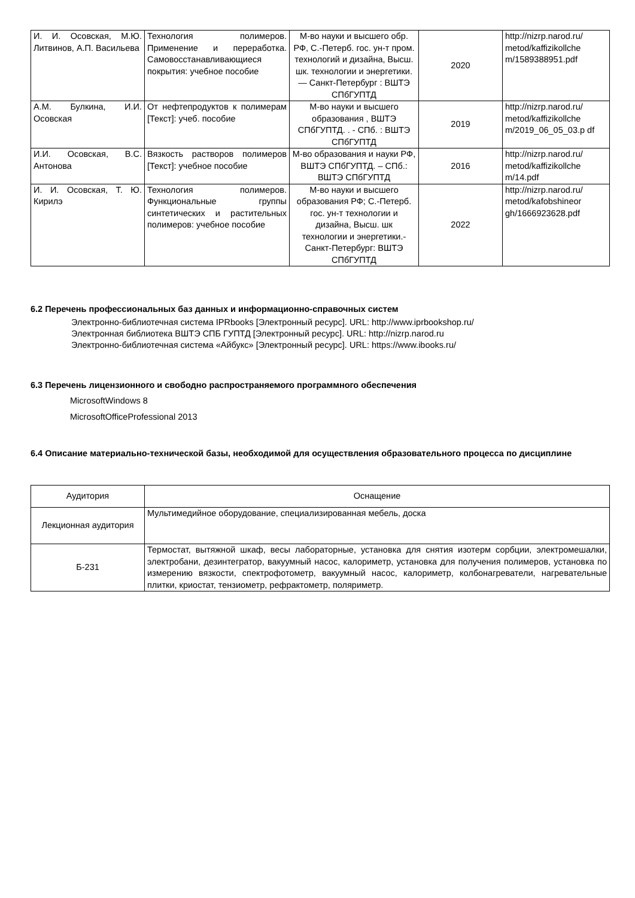| И. И. Осовская, М.Ю. Литвинов, А.П. Васильева | Технология полимеров. Применение и переработка. Самовосстанавливающиеся покрытия: учебное пособие | М-во науки и высшего обр. РФ, С.-Петерб. гос. ун-т пром. технологий и дизайна, Высш. шк. технологии и энергетики. — Санкт-Петербург : ВШТЭ СПбГУПТД | 2020 | http://nizrp.narod.ru/ metod/kaffizikollche m/1589388951.pdf |
| А.М. Булкина, И.И. Осовская | От нефтепродуктов к полимерам [Текст]: учеб. пособие | М-во науки и высшего образования , ВШТЭ СПбГУПТД. . - СПб. : ВШТЭ СПбГУПТД | 2019 | http://nizrp.narod.ru/ metod/kaffizikollche m/2019_06_05_03.p df |
| И.И. Осовская, В.С. Антонова | Вязкость растворов полимеров [Текст]: учебное пособие | М-во образования и науки РФ, ВШТЭ СПбГУПТД. – СПб.: ВШТЭ СПбГУПТД | 2016 | http://nizrp.narod.ru/ metod/kaffizikollche m/14.pdf |
| И. И. Осовская, Т. Ю. Кирилэ | Технология полимеров. Функциональные группы синтетических и растительных полимеров: учебное пособие | М-во науки и высшего образования РФ; С.-Петерб. гос. ун-т технологии и дизайна, Высш. шк технологии и энергетики.-Санкт-Петербург: ВШТЭ СПбГУПТД | 2022 | http://nizrp.narod.ru/ metod/kafobshineor gh/1666923628.pdf |
6.2 Перечень профессиональных баз данных и информационно-справочных систем
Электронно-библиотечная система IPRbooks [Электронный ресурс]. URL: http://www.iprbookshop.ru/
Электронная библиотека ВШТЭ СПБ ГУПТД [Электронный ресурс]. URL: http://nizrp.narod.ru
Электронно-библиотечная система «Айбукс» [Электронный ресурс]. URL: https://www.ibooks.ru/
6.3 Перечень лицензионного и свободно распространяемого программного обеспечения
MicrosoftWindows 8
MicrosoftOfficeProfessional 2013
6.4 Описание материально-технической базы, необходимой для осуществления образовательного процесса по дисциплине
| Аудитория | Оснащение |
| --- | --- |
| Лекционная аудитория | Мультимедийное оборудование, специализированная мебель, доска |
| Б-231 | Термостат, вытяжной шкаф, весы лабораторные, установка для снятия изотерм сорбции, электромешалки, электробани, дезинтегратор, вакуумный насос, калориметр, установка для получения полимеров, установка по измерению вязкости, спектрофотометр, вакуумный насос, калориметр, колбонагреватели, нагревательные плитки, криостат, тензиометр, рефрактометр, поляриметр. |